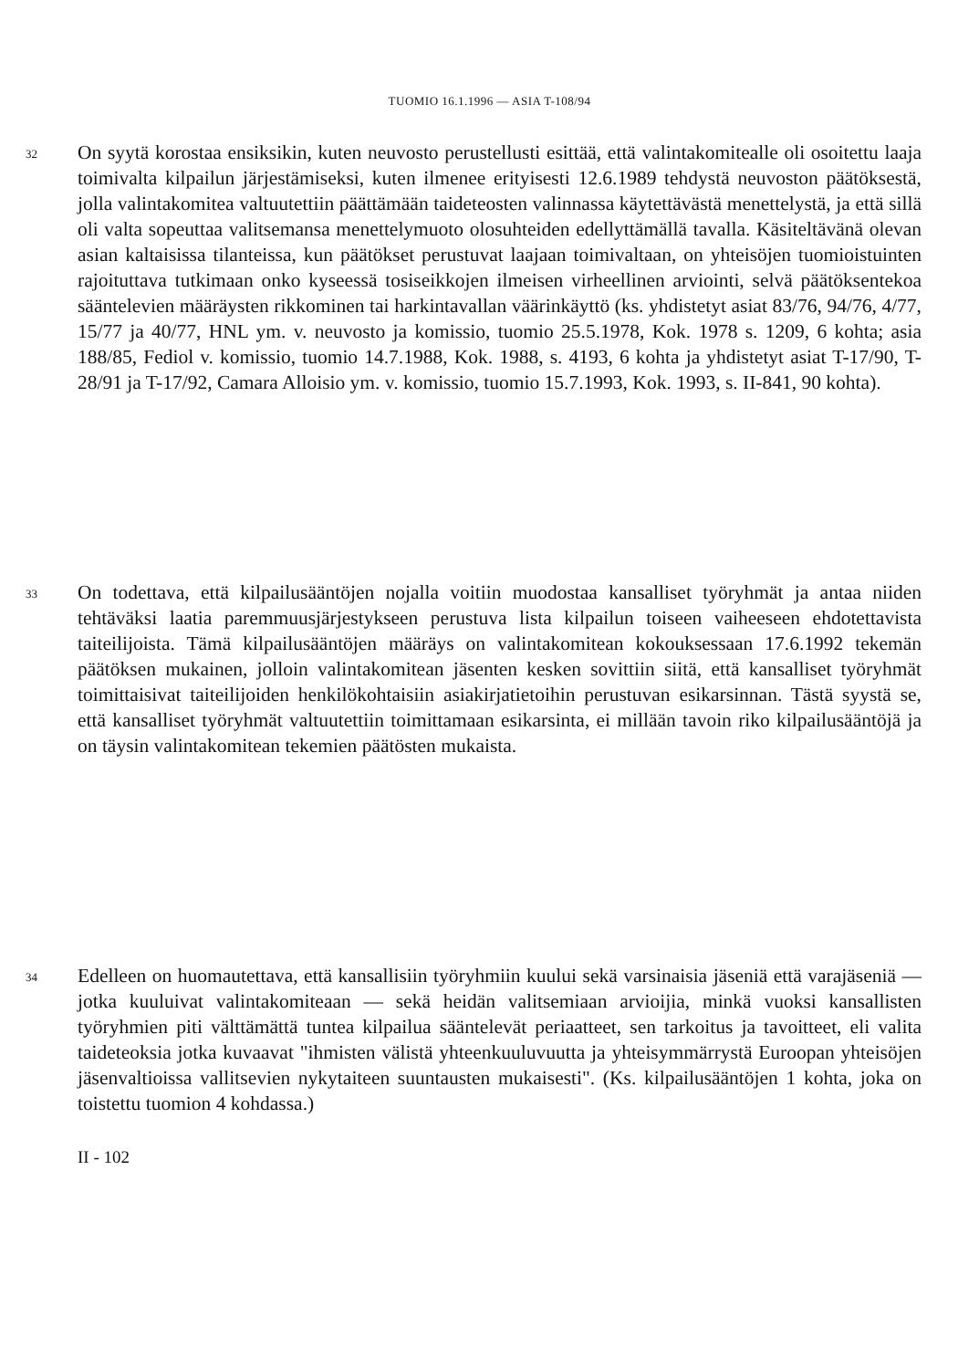TUOMIO 16.1.1996 — ASIA T-108/94
32
On syytä korostaa ensiksikin, kuten neuvosto perustellusti esittää, että valintakomitealle oli osoitettu laaja toimivalta kilpailun järjestämiseksi, kuten ilmenee erityisesti 12.6.1989 tehdystä neuvoston päätöksestä, jolla valintakomitea valtuutettiin päättämään taideteosten valinnassa käytettävästä menettelystä, ja että sillä oli valta sopeuttaa valitsemansa menettelymuoto olosuhteiden edellyttämällä tavalla. Käsiteltävänä olevan asian kaltaisissa tilanteissa, kun päätökset perustuvat laajaan toimivaltaan, on yhteisöjen tuomioistuinten rajoituttava tutkimaan onko kyseessä tosiseikkojen ilmeisen virheellinen arviointi, selvä päätöksentekoa sääntelevien määräysten rikkominen tai harkintavallan väärinkäyttö (ks. yhdistetyt asiat 83/76, 94/76, 4/77, 15/77 ja 40/77, HNL ym. v. neuvosto ja komissio, tuomio 25.5.1978, Kok. 1978 s. 1209, 6 kohta; asia 188/85, Fediol v. komissio, tuomio 14.7.1988, Kok. 1988, s. 4193, 6 kohta ja yhdistetyt asiat T-17/90, T-28/91 ja T-17/92, Camara Alloisio ym. v. komissio, tuomio 15.7.1993, Kok. 1993, s. II-841, 90 kohta).
33
On todettava, että kilpailusääntöjen nojalla voitiin muodostaa kansalliset työryhmät ja antaa niiden tehtäväksi laatia paremmuusjärjestykseen perustuva lista kilpailun toiseen vaiheeseen ehdotettavista taiteilijoista. Tämä kilpailusääntöjen määräys on valintakomitean kokouksessaan 17.6.1992 tekemän päätöksen mukainen, jolloin valintakomitean jäsenten kesken sovittiin siitä, että kansalliset työryhmät toimittaisivat taiteilijoiden henkilökohtaisiin asiakirjatietoihin perustuvan esikarsinnan. Tästä syystä se, että kansalliset työryhmät valtuutettiin toimittamaan esikarsinta, ei millään tavoin riko kilpailusääntöjä ja on täysin valintakomitean tekemien päätösten mukaista.
34
Edelleen on huomautettava, että kansallisiin työryhmiin kuului sekä varsinaisia jäseniä että varajäseniä — jotka kuuluivat valintakomiteaan — sekä heidän valitsemiaan arvioijia, minkä vuoksi kansallisten työryhmien piti välttämättä tuntea kilpailua sääntelevät periaatteet, sen tarkoitus ja tavoitteet, eli valita taideteoksia jotka kuvaavat "ihmisten välistä yhteenkuuluvuutta ja yhteisymmärrystä Euroopan yhteisöjen jäsenvaltioissa vallitsevien nykytaiteen suuntausten mukaisesti". (Ks. kilpailusääntöjen 1 kohta, joka on toistettu tuomion 4 kohdassa.)
II - 102